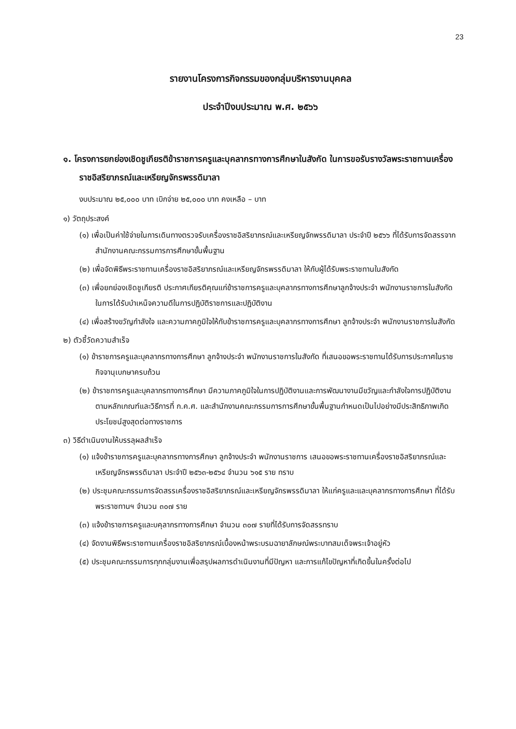23
รายงานโครงการกิจกรรมของกลุ่มบริหารงานบุคคล
ประจำปีงบประมาณ พ.ศ. ๒๕๖๖
๑. โครงการยกย่องเชิดชูเกียรติข้าราชการครูและบุคลากรทางการศึกษาในสังกัด ในการขอรับรางวัลพระราชทานเครื่องราชอิสริยาภรณ์และเหรียญจักรพรรดิมาลา
งบประมาณ ๒๕,๐๐๐ บาท เบิกจ่าย ๒๕,๐๐๐ บาท คงเหลือ – บาท
๑) วัตถุประสงค์
(๑) เพื่อเป็นค่าใช้จ่ายในการเดินทางตรวจรับเครื่องราชอิสริยาภรณ์และเหรียญจักพรรดิมาลา ประจำปี ๒๕๖๖ ที่ได้รับการจัดสรรจากสำนักงานคณะกรรมการการศึกษาขั้นพื้นฐาน
(๒) เพื่อจัดพิธีพระราชทานเครื่องราชอิสริยาภรณ์และเหรียญจักรพรรดิมาลา ให้กับผู้ได้รับพระราชทานในสังกัด
(๓) เพื่อยกย่องเชิดชูเกียรติ ประกาศเกียรติคุณแก่ข้าราชการครูและบุคลากรทางการศึกษาลูกจ้างประจำ พนักงานราชการในสังกัดในการได้รับบำเหน็จความดีในการปฏิบัติราชการและปฏิบัติงาน
(๔) เพื่อสร้างขวัญกำลังใจ และความภาคภูมิใจให้กับข้าราชการครูและบุคลากรทางการศึกษา ลูกจ้างประจำ พนักงานราชการในสังกัด
๒) ตัวชี้วัดความสำเร็จ
(๑) ข้าราชการครูและบุคลากรทางการศึกษา ลูกจ้างประจำ พนักงานราชการในสังกัด ที่เสนอขอพระราชทานได้รับการประกาศในราชกิจจานุเบกษาครบถ้วน
(๒) ข้าราชการครูและบุคลากรทางการศึกษา มีความภาคภูมิใจในการปฏิบัติงานและการพัฒนางานมีขวัญและกำลังใจการปฏิบัติงานตามหลักเกณฑ์และวิธีการที่ ก.ค.ศ. และสำนักงานคณะกรรมการการศึกษาขั้นพื้นฐานกำหนดเป็นไปอย่างมีประสิทธิภาพเกิดประโยชน์สูงสุดต่อทางราชการ
๓) วิธีดำเนินงานให้บรรลุผลสำเร็จ
(๑) แจ้งข้าราชการครูและบุคลากรทางการศึกษา ลูกจ้างประจำ พนักงานราชการ เสนอขอพระราชทานเครื่องราชอิสริยาภรณ์และเหรียญจักรพรรดิมาลา ประจำปี ๒๕๖๓-๒๕๖๔ จำนวน ๖๑๕ ราย ทราบ
(๒) ประชุมคณะกรรมการจัดสรรเครื่องราชอิสริยาภรณ์และเหรียญจักรพรรดิมาลา ให้แก่ครูและและบุคลากรทางการศึกษา ที่ได้รับพระราชทานฯ จำนวน ๓๐๗ ราย
(๓) แจ้งข้าราชการครูและบคุลากรทางการศึกษา จำนวน ๓๐๗ รายที่ได้รับการจัดสรรทราบ
(๔) จัดงานพิธีพระราชทานเครื่องราชอิสริยาภรณ์เบื้องหน้าพระบรมฉายาลักษณ์พระบาทสมเด็จพระเจ้าอยู่หัว
(๕) ประชุมคณะกรรมการทุกกลุ่มงานเพื่อสรุปผลการดำเนินงานที่มีปัญหา และการแก้ไขปัญหาที่เกิดขึ้นในครั้งต่อไป